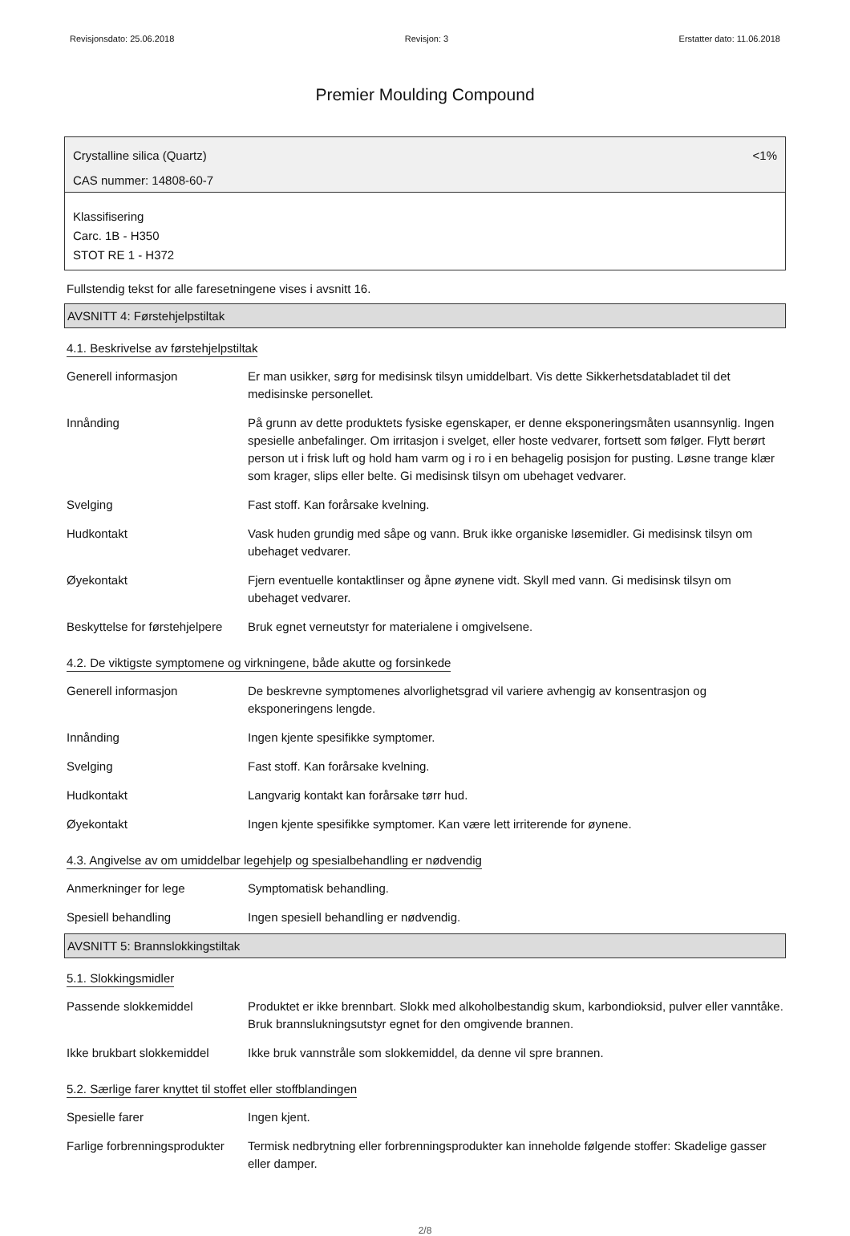Revisjonsdato: 25.06.2018 Revisjon: 3 Erstatter dato: 11.06.2018
Premier Moulding Compound
Crystalline silica (Quartz) <1%
CAS nummer: 14808-60-7
Klassifisering
Carc. 1B - H350
STOT RE 1 - H372
Fullstendig tekst for alle faresetningene vises i avsnitt 16.
AVSNITT 4: Førstehjelpstiltak
4.1. Beskrivelse av førstehjelpstiltak
| Generell informasjon | Er man usikker, sørg for medisinsk tilsyn umiddelbart. Vis dette Sikkerhetsdatabladet til det medisinske personellet. |
| Innånding | På grunn av dette produktets fysiske egenskaper, er denne eksponeringsmåten usannsynlig. Ingen spesielle anbefalinger. Om irritasjon i svelget, eller hoste vedvarer, fortsett som følger. Flytt berørt person ut i frisk luft og hold ham varm og i ro i en behagelig posisjon for pusting. Løsne trange klær som krager, slips eller belte. Gi medisinsk tilsyn om ubehaget vedvarer. |
| Svelging | Fast stoff. Kan forårsake kvelning. |
| Hudkontakt | Vask huden grundig med såpe og vann. Bruk ikke organiske løsemidler. Gi medisinsk tilsyn om ubehaget vedvarer. |
| Øyekontakt | Fjern eventuelle kontaktlinser og åpne øynene vidt. Skyll med vann. Gi medisinsk tilsyn om ubehaget vedvarer. |
| Beskyttelse for førstehjelpere | Bruk egnet verneutstyr for materialene i omgivelsene. |
4.2. De viktigste symptomene og virkningene, både akutte og forsinkede
| Generell informasjon | De beskrevne symptomenes alvorlighetsgrad vil variere avhengig av konsentrasjon og eksponeringens lengde. |
| Innånding | Ingen kjente spesifikke symptomer. |
| Svelging | Fast stoff. Kan forårsake kvelning. |
| Hudkontakt | Langvarig kontakt kan forårsake tørr hud. |
| Øyekontakt | Ingen kjente spesifikke symptomer. Kan være lett irriterende for øynene. |
4.3. Angivelse av om umiddelbar legehjelp og spesialbehandling er nødvendig
| Anmerkninger for lege | Symptomatisk behandling. |
| Spesiell behandling | Ingen spesiell behandling er nødvendig. |
AVSNITT 5: Brannslokkingstiltak
5.1. Slokkingsmidler
| Passende slokkemiddel | Produktet er ikke brennbart. Slokk med alkoholbestandig skum, karbondioksid, pulver eller vanntåke. Bruk brannslukningsutstyr egnet for den omgivende brannen. |
| Ikke brukbart slokkemiddel | Ikke bruk vannstråle som slokkemiddel, da denne vil spre brannen. |
5.2. Særlige farer knyttet til stoffet eller stoffblandingen
| Spesielle farer | Ingen kjent. |
| Farlige forbrenningsprodukter | Termisk nedbrytning eller forbrenningsprodukter kan inneholde følgende stoffer: Skadelige gasser eller damper. |
2/8